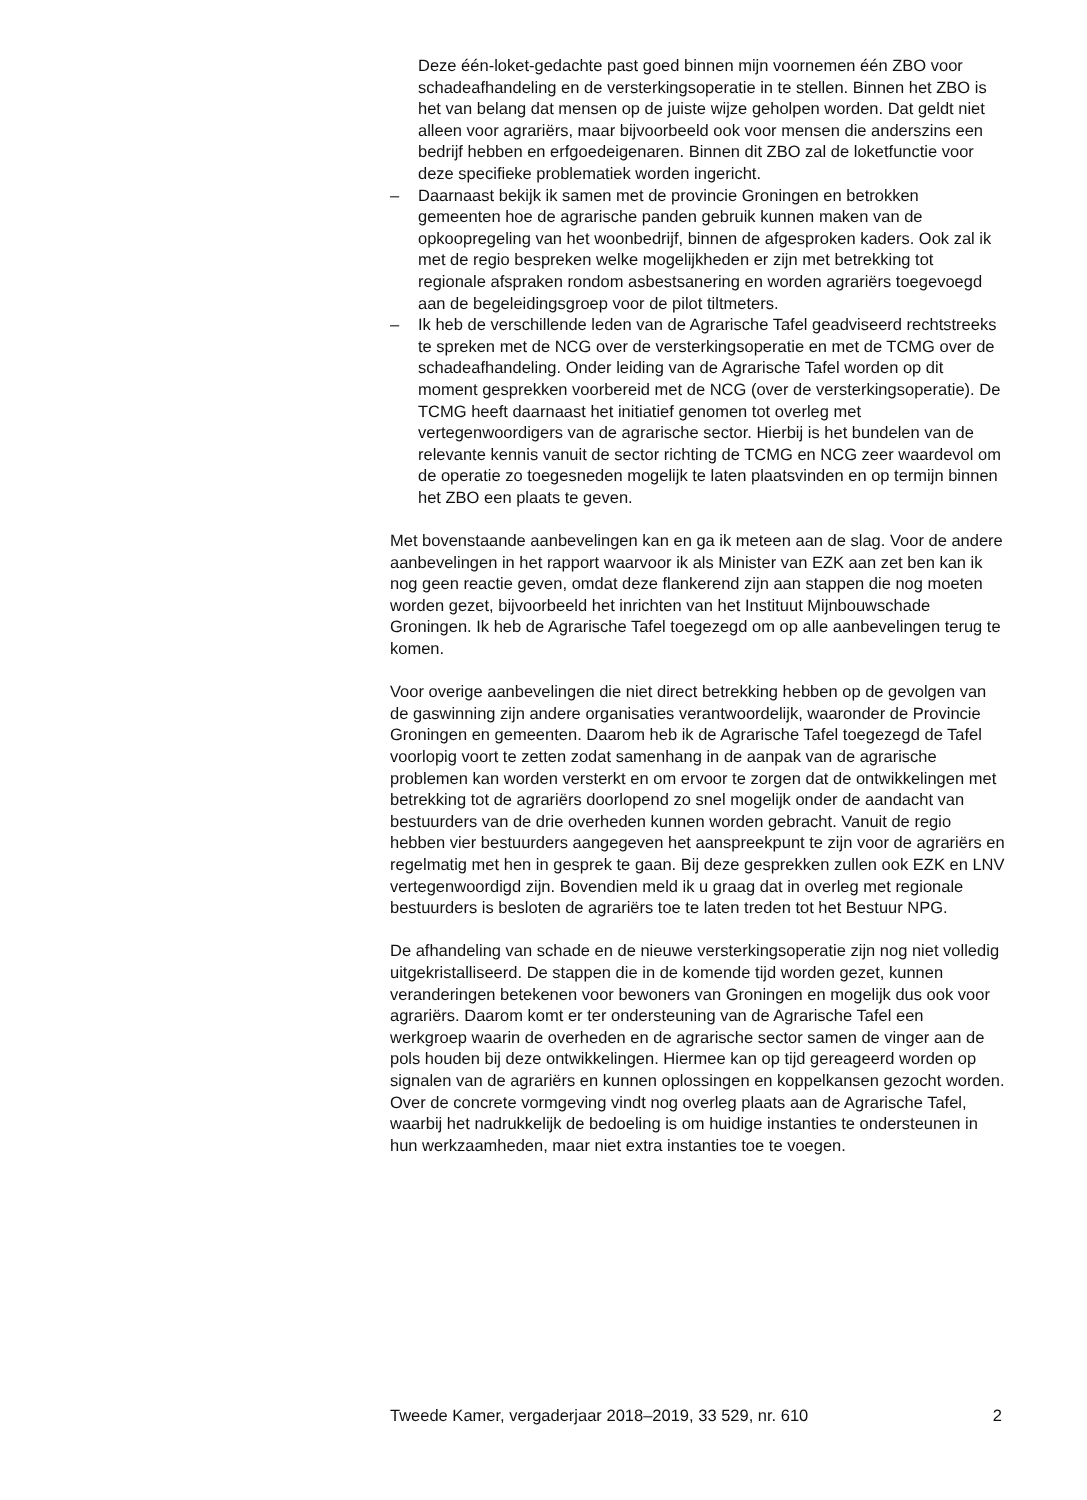Deze één-loket-gedachte past goed binnen mijn voornemen één ZBO voor schadeafhandeling en de versterkingsoperatie in te stellen. Binnen het ZBO is het van belang dat mensen op de juiste wijze geholpen worden. Dat geldt niet alleen voor agrariërs, maar bijvoorbeeld ook voor mensen die anderszins een bedrijf hebben en erfgoedeigenaren. Binnen dit ZBO zal de loketfunctie voor deze specifieke problematiek worden ingericht.
– Daarnaast bekijk ik samen met de provincie Groningen en betrokken gemeenten hoe de agrarische panden gebruik kunnen maken van de opkoopregeling van het woonbedrijf, binnen de afgesproken kaders. Ook zal ik met de regio bespreken welke mogelijkheden er zijn met betrekking tot regionale afspraken rondom asbestsanering en worden agrariërs toegevoegd aan de begeleidingsgroep voor de pilot tiltmeters.
– Ik heb de verschillende leden van de Agrarische Tafel geadviseerd rechtstreeks te spreken met de NCG over de versterkingsoperatie en met de TCMG over de schadeafhandeling. Onder leiding van de Agrarische Tafel worden op dit moment gesprekken voorbereid met de NCG (over de versterkingsoperatie). De TCMG heeft daarnaast het initiatief genomen tot overleg met vertegenwoordigers van de agrarische sector. Hierbij is het bundelen van de relevante kennis vanuit de sector richting de TCMG en NCG zeer waardevol om de operatie zo toegesneden mogelijk te laten plaatsvinden en op termijn binnen het ZBO een plaats te geven.
Met bovenstaande aanbevelingen kan en ga ik meteen aan de slag. Voor de andere aanbevelingen in het rapport waarvoor ik als Minister van EZK aan zet ben kan ik nog geen reactie geven, omdat deze flankerend zijn aan stappen die nog moeten worden gezet, bijvoorbeeld het inrichten van het Instituut Mijnbouwschade Groningen. Ik heb de Agrarische Tafel toegezegd om op alle aanbevelingen terug te komen.
Voor overige aanbevelingen die niet direct betrekking hebben op de gevolgen van de gaswinning zijn andere organisaties verantwoordelijk, waaronder de Provincie Groningen en gemeenten. Daarom heb ik de Agrarische Tafel toegezegd de Tafel voorlopig voort te zetten zodat samenhang in de aanpak van de agrarische problemen kan worden versterkt en om ervoor te zorgen dat de ontwikkelingen met betrekking tot de agrariërs doorlopend zo snel mogelijk onder de aandacht van bestuurders van de drie overheden kunnen worden gebracht. Vanuit de regio hebben vier bestuurders aangegeven het aanspreekpunt te zijn voor de agrariërs en regelmatig met hen in gesprek te gaan. Bij deze gesprekken zullen ook EZK en LNV vertegenwoordigd zijn. Bovendien meld ik u graag dat in overleg met regionale bestuurders is besloten de agrariërs toe te laten treden tot het Bestuur NPG.
De afhandeling van schade en de nieuwe versterkingsoperatie zijn nog niet volledig uitgekristalliseerd. De stappen die in de komende tijd worden gezet, kunnen veranderingen betekenen voor bewoners van Groningen en mogelijk dus ook voor agrariërs. Daarom komt er ter ondersteuning van de Agrarische Tafel een werkgroep waarin de overheden en de agrarische sector samen de vinger aan de pols houden bij deze ontwikkelingen. Hiermee kan op tijd gereageerd worden op signalen van de agrariërs en kunnen oplossingen en koppelkansen gezocht worden. Over de concrete vormgeving vindt nog overleg plaats aan de Agrarische Tafel, waarbij het nadrukkelijk de bedoeling is om huidige instanties te ondersteunen in hun werkzaamheden, maar niet extra instanties toe te voegen.
Tweede Kamer, vergaderjaar 2018–2019, 33 529, nr. 610 2